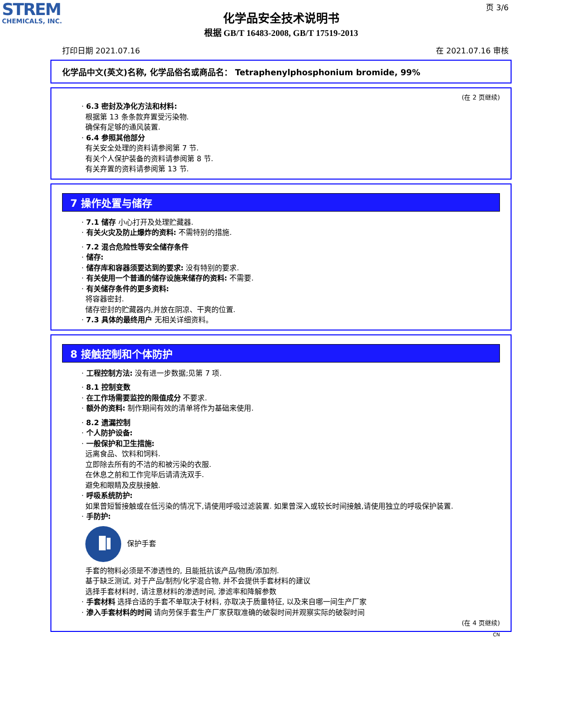STREM
CHEMICALS, INC.
页 3/6
化学品安全技术说明书
根据 GB/T 16483-2008, GB/T 17519-2013
打印日期 2021.07.16 在 2021.07.16 审核
化学品中文(英文)名称, 化学品俗名或商品名： Tetraphenylphosphonium bromide, 99%
(在 2 页继续)
· 6.3 密封及净化方法和材料:
根据第 13 条条款弃置受污染物.
确保有足够的通风装置.
· 6.4 参照其他部分
有关安全处理的资料请参阅第 7 节.
有关个人保护装备的资料请参阅第 8 节.
有关弃置的资料请参阅第 13 节.
7 操作处置与储存
· 7.1 储存 小心打开及处理贮藏器.
· 有关火灾及防止爆炸的资料: 不需特别的措施.
· 7.2 混合危险性等安全储存条件
· 储存:
· 储存库和容器须要达到的要求: 没有特别的要求.
· 有关使用一个普通的储存设施来储存的资料: 不需要.
· 有关储存条件的更多资料:
将容器密封.
储存密封的贮藏器内,并放在阴凉、干爽的位置.
· 7.3 具体的最终用户 无相关详细资料。
8 接触控制和个体防护
· 工程控制方法: 没有进一步数据;见第 7 项.
· 8.1 控制变数
· 在工作场需要监控的限值成分 不要求.
· 额外的资料: 制作期间有效的清单将作为基础来使用.
· 8.2 遗漏控制
· 个人防护设备:
· 一般保护和卫生措施:
远离食品、饮料和饲料.
立即除去所有的不洁的和被污染的衣服.
在休息之前和工作完毕后请清洗双手.
避免和眼睛及皮肤接触.
· 呼吸系统防护:
如果曾短暂接触或在低污染的情况下,请使用呼吸过滤装置. 如果曾深入或较长时间接触,请使用独立的呼吸保护装置.
· 手防护:
保护手套
手套的物料必须是不渗透性的, 且能抵抗该产品/物质/添加剂.
基于缺乏测试, 对于产品/制剂/化学混合物, 并不会提供手套材料的建议
选择手套材料时, 请注意材料的渗透时间, 渗滤率和降解参数
· 手套材料 选择合适的手套不单取决于材料, 亦取决于质量特征, 以及来自哪一间生产厂家
· 渗入手套材料的时间 请向劳保手套生产厂家获取准确的破裂时间并观察实际的破裂时间
(在 4 页继续)
CN